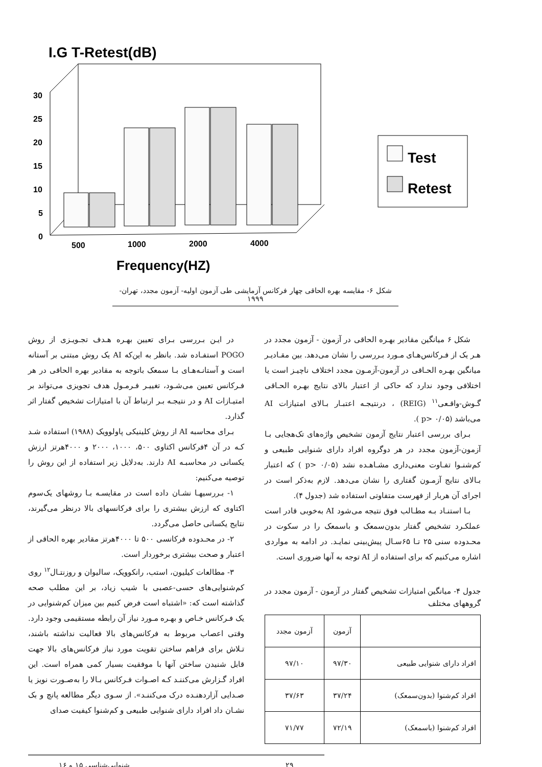I.G T-Retest(dB)
30
25
20
15
10
5
0
500
1000
2000
4000
Frequency(HZ)
Test
Retest
شکل ۶- مقایسه بهره الحاقی چهار فرکانس آزمایشی طی آزمون اولیه- آزمون مجدد، تهران- ۱۹۹۹
شکل ۶ میانگین مقادیر بهـره الحاقی در آزمون - آزمون مجدد در هـر یک از فـرکانس‌هـای مـورد بـررسی را نشان می‌دهد. بین مقـادیـر میانگین بهـره الحـاقی در آزمون-آزمـون مجدد اختلاف ناچیـز است یا اختلافی وجود ندارد که حاکی از اعتبار بالای نتایج بهـره الحـاقی گـوش-واقـعی<sup>۱۱</sup> (REIG) ، درنتیجـه اعتبـار بـالای امتیازات AI می‌باشد (p> ۰/۰۵ ).
بـرای بررسی اعتبار نتایج آزمون تشخیص واژه‌های تک‌هجایی بـا آزمون-آزمون مجدد در هر دوگروه افراد دارای شنوایی طبیعی و کم‌شنـوا تفـاوت معنی‌داری مشـاهـده نشد (p> ۰/۰۵ ) که اعتبار بـالای نتایج آزمـون گفتاری را نشان می‌دهد. لازم به‌ذکر است در اجرای آن هربار از فهرست متفاوتی استفاده شد (جدول ۴).
بـا استنـاد بـه مطـالب فوق نتیجه می‌شود AI به‌خوبی قادر است عملکـرد تشخیص گفتار بدون‌سمعک و باسمعک را در سکوت در محـدوده سنی ۲۵ تـا ۶۵سـال پیش‌بینی نمایـد. در ادامه به مواردی اشاره می‌کنیم که برای استفاده از AI توجه به آنها ضروری است.
جدول ۴- میانگین امتیازات تشخیص گفتار در آزمون - آزمون مجدد در گروههای مختلف
| | آزمون | آزمون مجدد |
| --- | --- | --- |
| افراد دارای شنوایی طبیعی | ۹۷/۳۰ | ۹۷/۱۰ |
| افراد کم‌شنوا (بدون‌سمعک) | ۳۷/۲۴ | ۳۷/۶۳ |
| افراد کم‌شنوا (باسمعک) | ۷۲/۱۹ | ۷۱/۷۷ |
در ایـن بـررسی بـرای تعیین بهـره هـدف تجـویـزی از روش POGO استفـاده شد. بانظر به این‌که AI یک روش مبتنی بر آستانه است و آستانـه‌هـای بـا سمعک باتوجه به مقادیر بهره الحاقی در هر فـرکانس تعیین می‌شـود، تغییـر فـرمـول هدف تجویزی می‌تواند بر امتیـازات AI و در نتیجـه بـر ارتباط آن با امتیازات تشخیص گفتار اثر گذارد.
بـرای محاسبه AI از روش کلینیکی پاولوویک (۱۹۸۸) استفاده شـد کـه در آن ۴فرکانس اکتاوی ۵۰۰، ۱۰۰۰، ۲۰۰۰ و ۴۰۰۰هرتز ارزش یکسانی در محاسبـه AI دارند. به‌دلایل زیر استفاده از این روش را توصیه می‌کنیم:
۱- بـررسیهـا نشـان داده است در مقایسـه بـا روشهای یک‌سوم اکتاوی که ارزش بیشتری را برای فرکانسهای بالا درنظر می‌گیرند، نتایج یکسانی حاصل می‌گردد.
۲- در محـدوده فرکانسی ۵۰۰ تا ۴۰۰۰هرتز مقادیر بهره الحاقی از اعتبار و صحت بیشتری برخوردار است.
۳- مطالعات کیلیون، استب، رانکوویک، سالیوان و روزنتـال<sup>۱۲</sup> روی کم‌شنوایی‌های حسی-عصبی با شیب زیاد، بر این مطلب صحه گذاشته است که: «اشتباه است فرض کنیم بین میزان کم‌شنوایی در یک فـرکانس خـاص و بهـره مـورد نیاز آن رابطه مستقیمی وجود دارد. وقتی اعصاب مربوط به فرکانس‌های بالا فعالیت نداشته باشند، تـلاش برای فراهم ساختن تقویت مورد نیاز فرکانس‌های بالا جهت قابل شنیدن ساختن آنها با موفقیت بسیار کمی همراه است. این افراد گـزارش می‌کننـد کـه اصـوات فـرکانس بـالا را به‌صـورت نویز یا صـدایی آزاردهنـده درک می‌کننـد». از سـوی دیگر مطالعه پانچ و بک نشـان داد افراد دارای شنوایی طبیعی و کم‌شنوا کیفیت صدای
۲۹ شنوایی‌شناسی ۱۵ و ۱۶